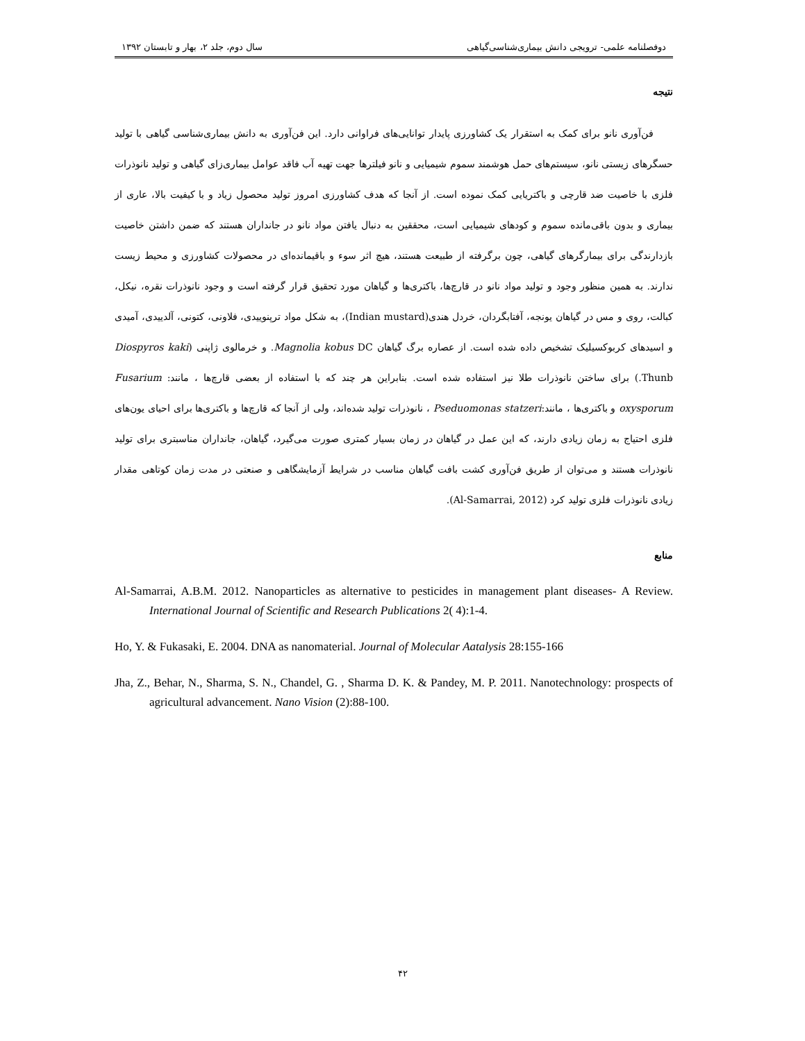دوفصلنامه علمی- ترویجی دانش بیماری‌شناسی‌گیاهی سال دوم، جلد ۲، بهار و تابستان ۱۳۹۲
نتیجه
فن‌آوری نانو برای کمک به استقرار یک کشاورزی پایدار توانایی‌های فراوانی دارد. این فن‌آوری به دانش بیماری‌شناسی گیاهی با تولید حسگرهای زیستی نانو، سیستم‌های حمل هوشمند سموم شیمیایی و نانو فیلترها جهت تهیه آب فاقد عوامل بیماری‌زای گیاهی و تولید نانوذرات فلزی با خاصیت ضد قارچی و باکتریایی کمک نموده است. از آنجا که هدف کشاورزی امروز تولید محصول زیاد و با کیفیت بالا، عاری از بیماری و بدون باقی‌مانده سموم و کودهای شیمیایی است، محققین به دنبال یافتن مواد نانو در جانداران هستند که ضمن داشتن خاصیت بازدارندگی برای بیمارگرهای گیاهی، چون برگرفته از طبیعت هستند، هیچ اثر سوء و باقیمانده‌ای در محصولات کشاورزی و محیط زیست ندارند. به همین منظور وجود و تولید مواد نانو در قارچ‌ها، باکتری‌ها و گیاهان مورد تحقیق قرار گرفته است و وجود نانوذرات نقره، نیکل، کبالت، روی و مس در گیاهان یونجه، آفتابگردان، خردل هندی(Indian mustard)، به شکل مواد ترپنوییدی، فلاونی، کتونی، آلدییدی، آمیدی و اسیدهای کربوکسیلیک تشخیص داده شده است. از عصاره برگ گیاهان Magnolia kobus DC. و خرمالوی ژاپنی (Diospyros kaki Thunb.) برای ساختن نانوذرات طلا نیز استفاده شده است. بنابراین هر چند که با استفاده از بعضی قارچ‌ها ، مانند: Fusarium oxysporum و باکتری‌ها ، مانند:Pseduomonas statzeri ، نانوذرات تولید شده‌اند، ولی از آنجا که قارچ‌ها و باکتری‌ها برای احیای یون‌های فلزی احتیاج به زمان زیادی دارند، که این عمل در گیاهان در زمان بسیار کمتری صورت می‌گیرد، گیاهان، جانداران مناسبتری برای تولید نانوذرات هستند و می‌توان از طریق فن‌آوری کشت بافت گیاهان مناسب در شرایط آزمایشگاهی و صنعتی در مدت زمان کوتاهی مقدار زیادی نانوذرات فلزی تولید کرد (Al-Samarrai, 2012).
منابع
Al-Samarrai, A.B.M. 2012. Nanoparticles as alternative to pesticides in management plant diseases- A Review. International Journal of Scientific and Research Publications 2( 4):1-4.
Ho, Y. & Fukasaki, E. 2004. DNA as nanomaterial. Journal of Molecular Aatalysis 28:155-166
Jha, Z., Behar, N., Sharma, S. N., Chandel, G. , Sharma D. K. & Pandey, M. P. 2011. Nanotechnology: prospects of agricultural advancement. Nano Vision (2):88-100.
۴۲